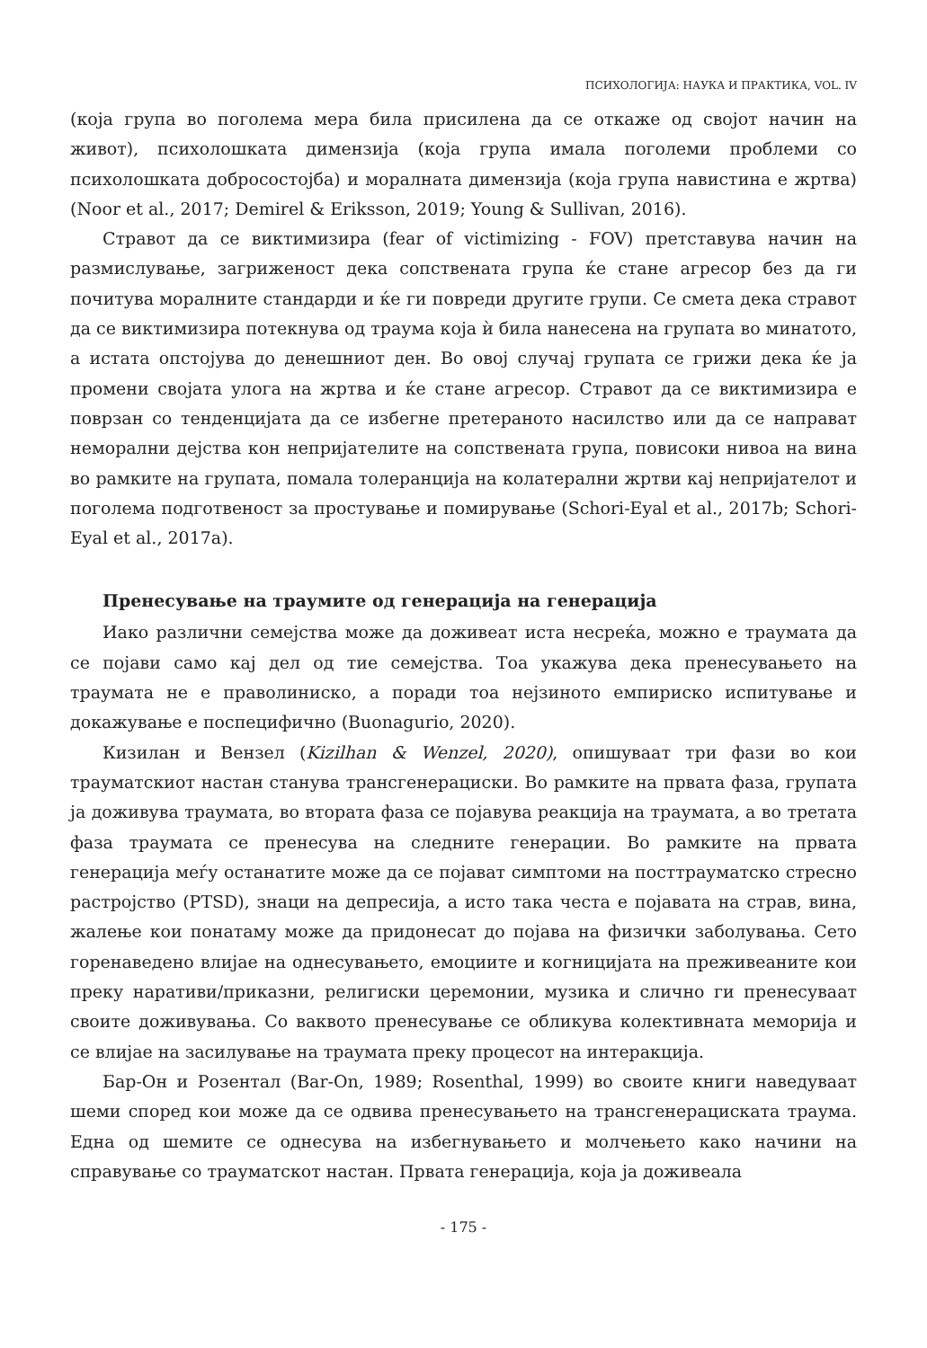ПСИХОЛОГИЈА: НАУКА И ПРАКТИКА, VOL. IV
(која група во поголема мера била присилена да се откаже од својот начин на живот), психолошката димензија (која група имала поголеми проблеми со психолошката добросостојба) и моралната димензија (која група навистина е жртва) (Noor et al., 2017; Demirel & Eriksson, 2019; Young & Sullivan, 2016).
Стравот да се виктимизира (fear of victimizing - FOV) претставува начин на размислување, загриженост дека сопствената група ќе стане агресор без да ги почитува моралните стандарди и ќе ги повреди другите групи. Се смета дека стравот да се виктимизира потекнува од траума која ѝ била нанесена на групата во минатото, а истата опстојува до денешниот ден. Во овој случај групата се грижи дека ќе ја промени својата улога на жртва и ќе стане агресор. Стравот да се виктимизира е поврзан со тенденцијата да се избегне претераното насилство или да се направат неморални дејства кон непријателите на сопствената група, повисоки нивоа на вина во рамките на групата, помала толеранција на колатерални жртви кај непријателот и поголема подготвеност за простување и помирување (Schori-Eyal et al., 2017b; Schori-Eyal et al., 2017a).
Пренесување на траумите од генерација на генерација
Иако различни семејства може да доживеат иста несреќа, можно е траумата да се појави само кај дел од тие семејства. Тоа укажува дека пренесувањето на траумата не е праволиниско, а поради тоа нејзиното емпириско испитување и докажување е поспецифично (Buonagurio, 2020).
Кизилан и Вензел (Kizilhan & Wenzel, 2020), опишуваат три фази во кои трауматскиот настан станува трансгенерациски. Во рамките на првата фаза, групата ја доживува траумата, во втората фаза се појавува реакција на траумата, а во третата фаза траумата се пренесува на следните генерации. Во рамките на првата генерација меѓу останатите може да се појават симптоми на посттрауматско стресно растројство (PTSD), знаци на депресија, а исто така честа е појавата на страв, вина, жалење кои понатаму може да придонесат до појава на физички заболувања. Сето горенаведено влијае на однесувањето, емоциите и когницијата на преживеаните кои преку наративи/приказни, религиски церемонии, музика и слично ги пренесуваат своите доживувања. Со ваквото пренесување се обликува колективната меморија и се влијае на засилување на траумата преку процесот на интеракција.
Бар-Он и Розентал (Bar-On, 1989; Rosenthal, 1999) во своите книги наведуваат шеми според кои може да се одвива пренесувањето на трансгенерациската траума. Една од шемите се однесува на избегнувањето и молчењето како начини на справување со трауматскот настан. Првата генерација, која ја доживеала
- 175 -